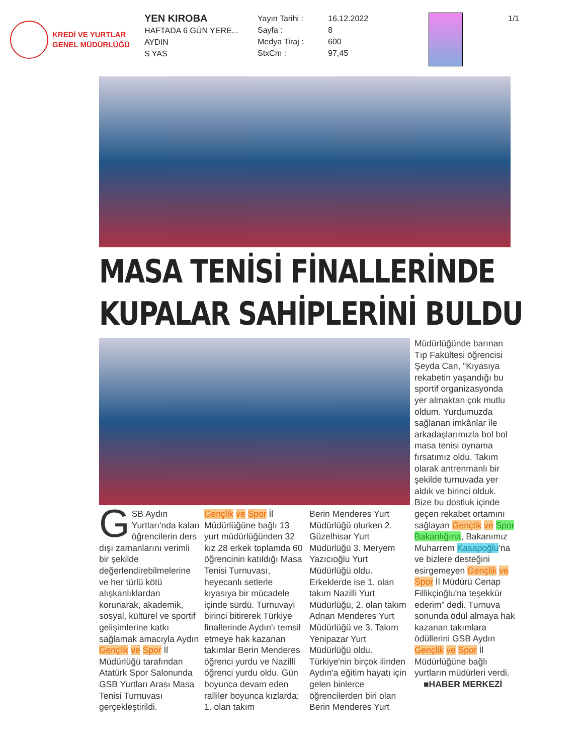KREDİ VE YURTLAR
GENEL MÜDÜRLÜĞÜ
YEN KIROBA
HAFTADA 6 GÜN YERE...
AYDIN
S YAS
Yayın Tarihi :
Sayfa :
Medya Tiraj :
StxCm :
16.12.2022
8
600
97,45
1/1
MASA TENİSİ FİNALLERİNDE
KUPALAR SAHİPLERİNİ BULDU
GSB Aydın Yurtları'nda kalan öğrencilerin ders dışı zamanlarını verimli bir şekilde değerlendirebilmelerine ve her türlü kötü alışkanlıklardan korunarak, akademik, sosyal, kültürel ve sportif gelişimlerine katkı sağlamak amacıyla Aydın Gençlik ve Spor İl Müdürlüğü tarafından Atatürk Spor Salonunda GSB Yurtları Arası Masa Tenisi Turnuvası gerçekleştirildi.
Gençlik ve Spor İl Müdürlüğüne bağlı 13 yurt müdürlüğünden 32 kız 28 erkek toplamda 60 öğrencinin katıldığı Masa Tenisi Turnuvası, heyecanlı setlerle kıyasıya bir mücadele içinde sürdü. Turnuvayı birinci bitirerek Türkiye finallerinde Aydın'ı temsil etmeye hak kazanan takımlar Berin Menderes öğrenci yurdu ve Nazilli öğrenci yurdu oldu. Gün boyunca devam eden ralliler boyunca kızlarda; 1. olan takım
Berin Menderes Yurt Müdürlüğü olurken 2. Güzelhisar Yurt Müdürlüğü 3. Meryem Yazıcıoğlu Yurt Müdürlüğü oldu. Erkeklerde ise 1. olan takım Nazilli Yurt Müdürlüğü, 2. olan takım Adnan Menderes Yurt Müdürlüğü ve 3. Takım Yenipazar Yurt Müdürlüğü oldu. Türkiye'nin birçok ilinden Aydın'a eğitim hayatı için gelen binlerce öğrencilerden biri olan Berin Menderes Yurt
Müdürlüğünde barınan Tıp Fakültesi öğrencisi Şeyda Can, “Kıyasıya rekabetin yaşandığı bu sportif organizasyonda yer almaktan çok mutlu oldum. Yurdumuzda sağlanan imkânlar ile arkadaşlarımızla bol bol masa tenisi oynama fırsatımız oldu. Takım olarak antrenmanlı bir şekilde turnuvada yer aldık ve birinci olduk. Bize bu dostluk içinde geçen rekabet ortamını sağlayan Gençlik ve Spor Bakanlığına, Bakanımız Muharrem Kasapoğlu'na ve bizlere desteğini esirgemeyen Gençlik ve Spor İl Müdürü Cenap Fillikçioğlu'na teşekkür ederim” dedi. Turnuva sonunda ödül almaya hak kazanan takımlara ödüllerini GSB Aydın Gençlik ve Spor İl Müdürlüğüne bağlı yurtların müdürleri verdi.
■HABER MERKEZİ